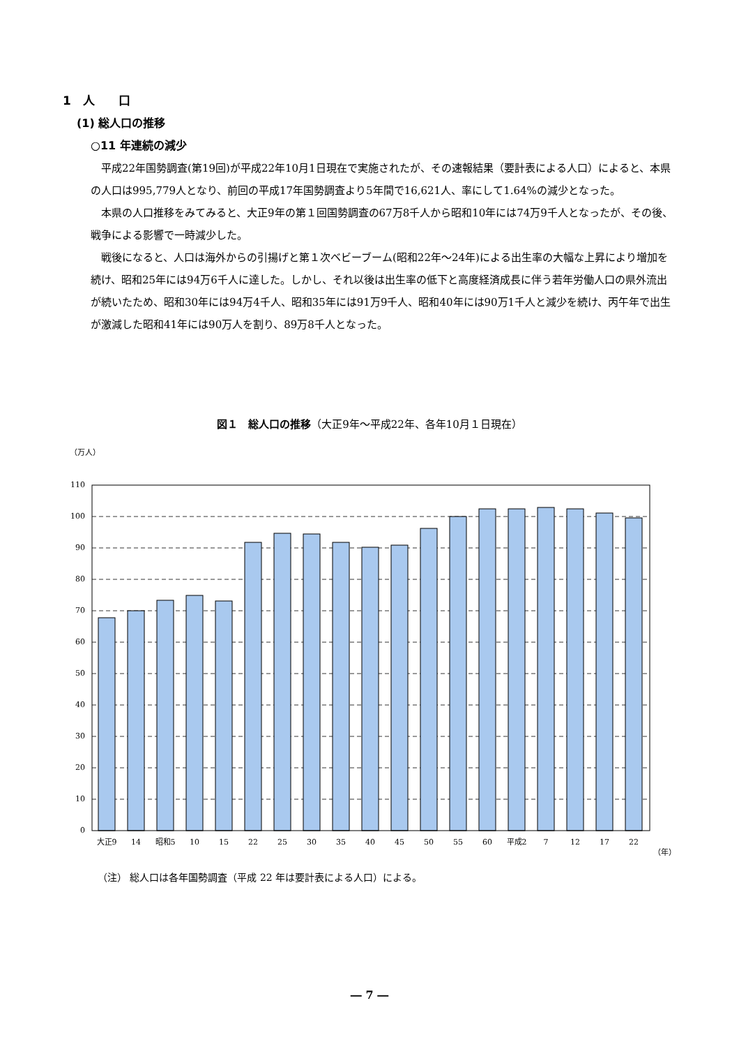1　人　　口
(1) 総人口の推移
○11 年連続の減少
平成22年国勢調査(第19回)が平成22年10月1日現在で実施されたが、その速報結果（要計表による人口）によると、本県の人口は995,779人となり、前回の平成17年国勢調査より5年間で16,621人、率にして1.64%の減少となった。
本県の人口推移をみてみると、大正9年の第１回国勢調査の67万8千人から昭和10年には74万9千人となったが、その後、戦争による影響で一時減少した。
戦後になると、人口は海外からの引揚げと第１次ベビーブーム(昭和22年～24年)による出生率の大幅な上昇により増加を続け、昭和25年には94万6千人に達した。しかし、それ以後は出生率の低下と高度経済成長に伴う若年労働人口の県外流出が続いたため、昭和30年には94万4千人、昭和35年には91万9千人、昭和40年には90万1千人と減少を続け、丙午年で出生が激減した昭和41年には90万人を割り、89万8千人となった。
図１　総人口の推移（大正9年～平成22年、各年10月１日現在）
（万人）
110
100
90
80
70
60
50
40
30
20
10
0
大正9
14
昭和5
10
15
22
25
30
35
40
45
50
55
60
平成2
7
12
17
22
（年）
（注） 総人口は各年国勢調査（平成 22 年は要計表による人口）による。
― 7 ―